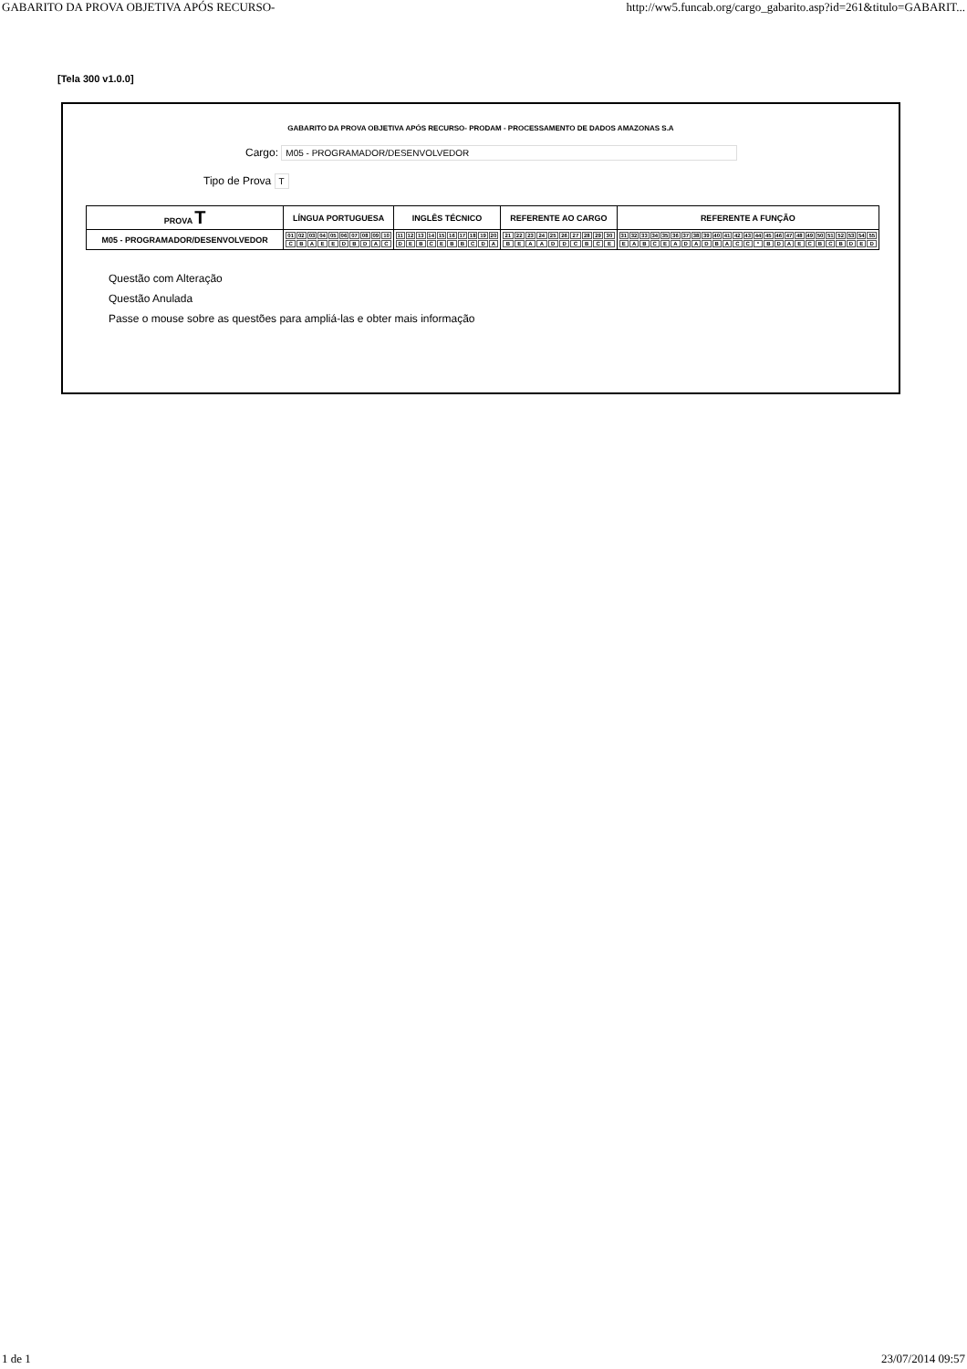GABARITO DA PROVA OBJETIVA APÓS RECURSO- http://ww5.funcab.org/cargo_gabarito.asp?id=261&titulo=GABARIT...
[Tela 300 v1.0.0]
GABARITO DA PROVA OBJETIVA APÓS RECURSO- PRODAM - PROCESSAMENTO DE DADOS AMAZONAS S.A
Cargo: M05 - PROGRAMADOR/DESENVOLVEDOR
Tipo de Prova T
| PROVA T | LÍNGUA PORTUGUESA | INGLÊS TÉCNICO | REFERENTE AO CARGO | REFERENTE A FUNÇÃO |
| --- | --- | --- | --- | --- |
| M05 - PROGRAMADOR/DESENVOLVEDOR | / 01 / 02 / 03 / 04 / 05 / 06 / 07 / 08 / 09 / 10 / / C / B / A / E / E / D / B / D / A / C / | / 11 / 12 / 13 / 14 / 15 / 16 / 17 / 18 / 19 / 20 / / D / E / B / C / E / B / B / C / D / A / | / 21 / 22 / 23 / 24 / 25 / 26 / 27 / 28 / 29 / 30 / / B / E / A / A / D / D / C / B / C / E / | / 31 / 32 / 33 / 34 / 35 / 36 / 37 / 38 / 39 / 40 / 41 / 42 / 43 / 44 / 45 / 46 / 47 / 48 / 49 / 50 / 51 / 52 / 53 / 54 / 55 / / E / A / B / C / E / A / D / A / D / B / A / C / C / * / B / D / A / E / C / B / C / B / D / E / D / |
Questão com Alteração
Questão Anulada
Passe o mouse sobre as questões para ampliá-las e obter mais informação
1 de 1 23/07/2014 09:57